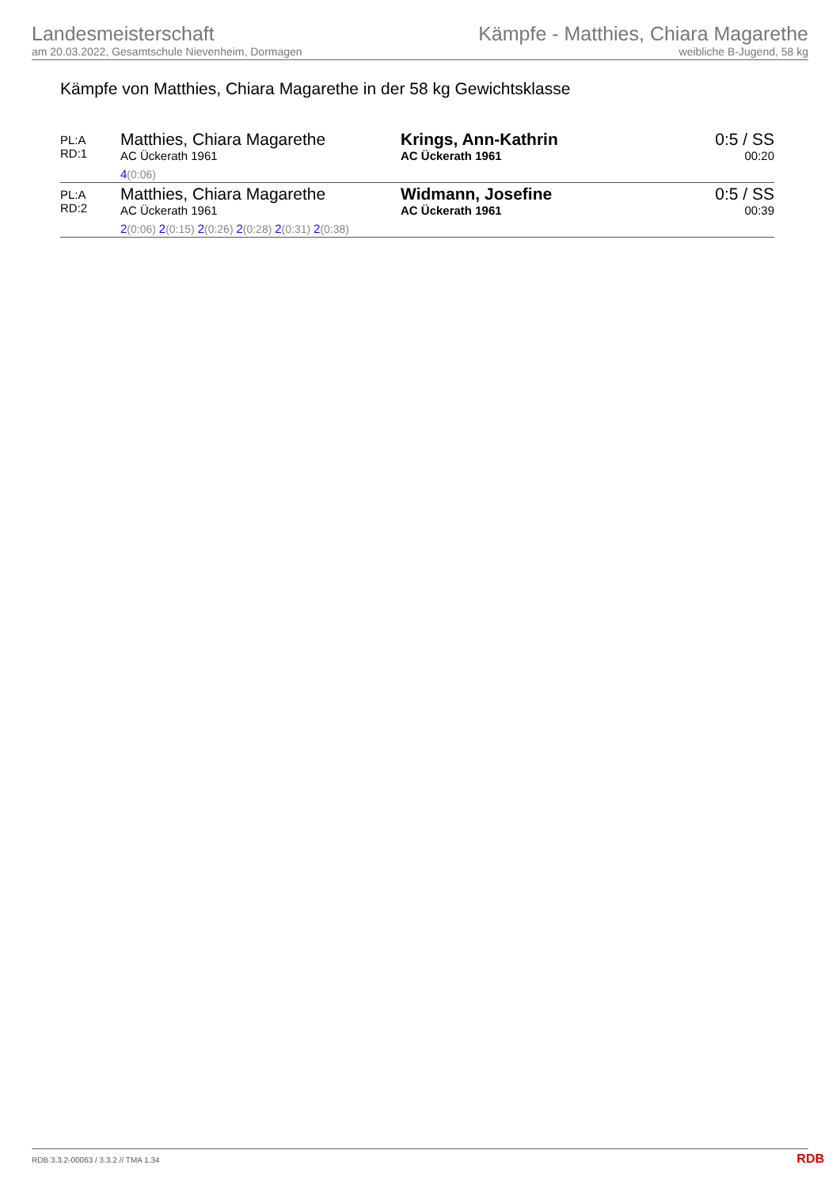Landesmeisterschaft
am 20.03.2022, Gesamtschule Nievenheim, Dormagen
Kämpfe - Matthies, Chiara Magarethe
weibliche B-Jugend, 58 kg
Kämpfe von Matthies, Chiara Magarethe in der 58 kg Gewichtsklasse
| PL:A RD:1 | Matthies, Chiara Magarethe AC Ückerath 1961 4 (0:06) | Krings, Ann-Kathrin AC Ückerath 1961 | 0:5 / SS 00:20 |
| PL:A RD:2 | Matthies, Chiara Magarethe AC Ückerath 1961 2 (0:06) 2 (0:15) 2 (0:26) 2 (0:28) 2 (0:31) 2 (0:38) | Widmann, Josefine AC Ückerath 1961 | 0:5 / SS 00:39 |
RDB 3.3.2-00063 / 3.3.2 // TMA 1.34
RDB